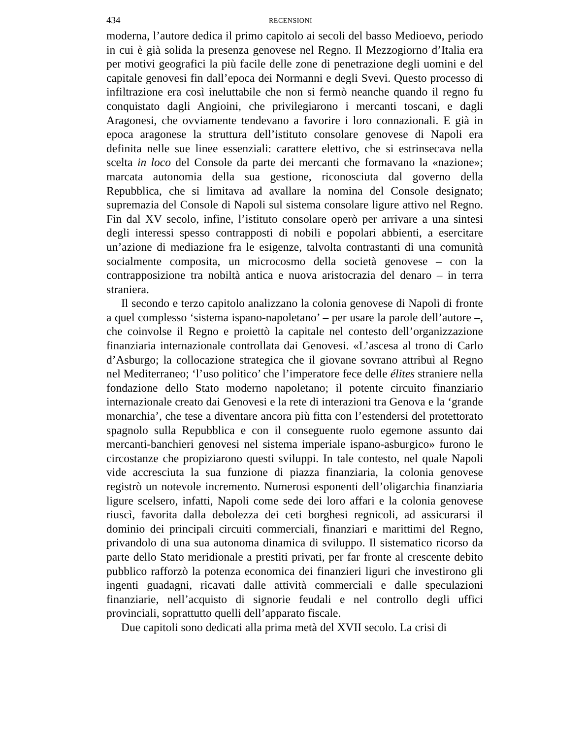434 RECENSIONI
moderna, l’autore dedica il primo capitolo ai secoli del basso Medioevo, periodo in cui è già solida la presenza genovese nel Regno. Il Mezzogiorno d’Italia era per motivi geografici la più facile delle zone di penetrazione degli uomini e del capitale genovesi fin dall’epoca dei Normanni e degli Svevi. Questo processo di infiltrazione era così ineluttabile che non si fermò neanche quando il regno fu conquistato dagli Angioini, che privilegiarono i mercanti toscani, e dagli Aragonesi, che ovviamente tendevano a favorire i loro connazionali. E già in epoca aragonese la struttura dell’istituto consolare genovese di Napoli era definita nelle sue linee essenziali: carattere elettivo, che si estrinsecava nella scelta in loco del Console da parte dei mercanti che formavano la «nazione»; marcata autonomia della sua gestione, riconosciuta dal governo della Repubblica, che si limitava ad avallare la nomina del Console designato; supremazia del Console di Napoli sul sistema consolare ligure attivo nel Regno. Fin dal XV secolo, infine, l’istituto consolare operò per arrivare a una sintesi degli interessi spesso contrapposti di nobili e popolari abbienti, a esercitare un’azione di mediazione fra le esigenze, talvolta contrastanti di una comunità socialmente composita, un microcosmo della società genovese – con la contrapposizione tra nobiltà antica e nuova aristocrazia del denaro – in terra straniera.
Il secondo e terzo capitolo analizzano la colonia genovese di Napoli di fronte a quel complesso ‘sistema ispano-napoletano’ – per usare la parole dell’autore –, che coinvolse il Regno e proiettò la capitale nel contesto dell’organizzazione finanziaria internazionale controllata dai Genovesi. «L’ascesa al trono di Carlo d’Asburgo; la collocazione strategica che il giovane sovrano attribuì al Regno nel Mediterraneo; ‘l’uso politico’ che l’imperatore fece delle élites straniere nella fondazione dello Stato moderno napoletano; il potente circuito finanziario internazionale creato dai Genovesi e la rete di interazioni tra Genova e la ‘grande monarchia’, che tese a diventare ancora più fitta con l’estendersi del protettorato spagnolo sulla Repubblica e con il conseguente ruolo egemone assunto dai mercanti-banchieri genovesi nel sistema imperiale ispano-asburgico» furono le circostanze che propiziarono questi sviluppi. In tale contesto, nel quale Napoli vide accresciuta la sua funzione di piazza finanziaria, la colonia genovese registrò un notevole incremento. Numerosi esponenti dell’oligarchia finanziaria ligure scelsero, infatti, Napoli come sede dei loro affari e la colonia genovese riuscì, favorita dalla debolezza dei ceti borghesi regnicoli, ad assicurarsi il dominio dei principali circuiti commerciali, finanziari e marittimi del Regno, privandolo di una sua autonoma dinamica di sviluppo. Il sistematico ricorso da parte dello Stato meridionale a prestiti privati, per far fronte al crescente debito pubblico rafforzò la potenza economica dei finanzieri liguri che investirono gli ingenti guadagni, ricavati dalle attività commerciali e dalle speculazioni finanziarie, nell’acquisto di signorie feudali e nel controllo degli uffici provinciali, soprattutto quelli dell’apparato fiscale.
Due capitoli sono dedicati alla prima metà del XVII secolo. La crisi di